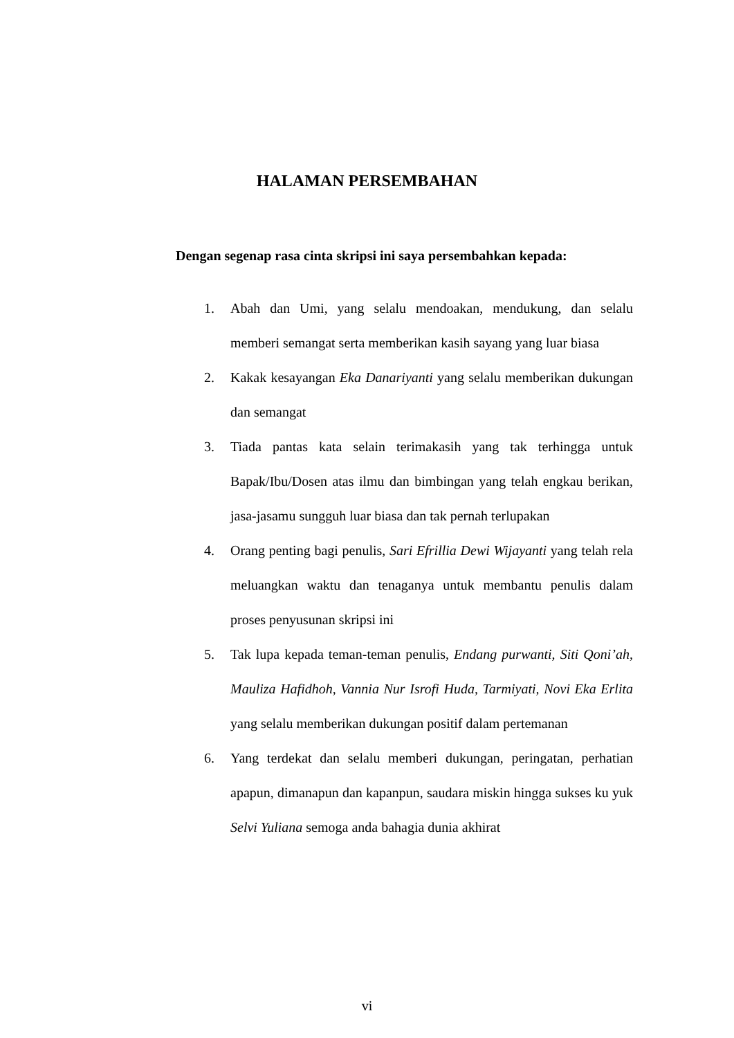HALAMAN PERSEMBAHAN
Dengan segenap rasa cinta skripsi ini saya persembahkan kepada:
1. Abah dan Umi, yang selalu mendoakan, mendukung, dan selalu memberi semangat serta memberikan kasih sayang yang luar biasa
2. Kakak kesayangan Eka Danariyanti yang selalu memberikan dukungan dan semangat
3. Tiada pantas kata selain terimakasih yang tak terhingga untuk Bapak/Ibu/Dosen atas ilmu dan bimbingan yang telah engkau berikan, jasa-jasamu sungguh luar biasa dan tak pernah terlupakan
4. Orang penting bagi penulis, Sari Efrillia Dewi Wijayanti yang telah rela meluangkan waktu dan tenaganya untuk membantu penulis dalam proses penyusunan skripsi ini
5. Tak lupa kepada teman-teman penulis, Endang purwanti, Siti Qoni’ah, Mauliza Hafidhoh, Vannia Nur Isrofi Huda, Tarmiyati, Novi Eka Erlita yang selalu memberikan dukungan positif dalam pertemanan
6. Yang terdekat dan selalu memberi dukungan, peringatan, perhatian apapun, dimanapun dan kapanpun, saudara miskin hingga sukses ku yuk Selvi Yuliana semoga anda bahagia dunia akhirat
vi